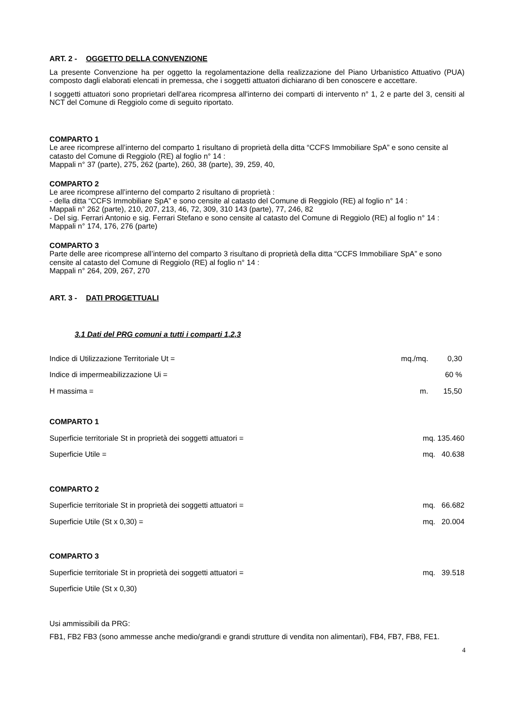ART. 2 - OGGETTO DELLA CONVENZIONE
La presente Convenzione ha per oggetto la regolamentazione della realizzazione del Piano Urbanistico Attuativo (PUA) composto dagli elaborati elencati in premessa, che i soggetti attuatori dichiarano di ben conoscere e accettare.
I soggetti attuatori sono proprietari dell'area ricompresa all'interno dei comparti di intervento n° 1, 2 e parte del 3, censiti al NCT del Comune di Reggiolo come di seguito riportato.
COMPARTO 1
Le aree ricomprese all’interno del comparto 1 risultano di proprietà della ditta “CCFS Immobiliare SpA” e sono censite al catasto del Comune di Reggiolo (RE) al foglio n° 14 :
Mappali n° 37 (parte), 275, 262 (parte), 260, 38 (parte), 39, 259, 40,
COMPARTO 2
Le aree ricomprese all’interno del comparto 2 risultano di proprietà :
- della ditta “CCFS Immobiliare SpA” e sono censite al catasto del Comune di Reggiolo (RE) al foglio n° 14 :
Mappali n° 262 (parte), 210, 207, 213, 46, 72, 309, 310 143 (parte), 77, 246, 82
- Del sig. Ferrari Antonio e sig. Ferrari Stefano e sono censite al catasto del Comune di Reggiolo (RE) al foglio n° 14 :
Mappali n° 174, 176, 276 (parte)
COMPARTO 3
Parte delle aree ricomprese all’interno del comparto 3 risultano di proprietà della ditta “CCFS Immobiliare SpA” e sono censite al catasto del Comune di Reggiolo (RE) al foglio n° 14 :
Mappali n° 264, 209, 267, 270
ART. 3 - DATI PROGETTUALI
3.1 Dati del PRG comuni a tutti i comparti 1,2,3
Indice di Utilizzazione Territoriale Ut = mq./mq. 0,30
Indice di impermeabilizzazione Ui = 60 %
H massima = m. 15,50
COMPARTO 1
Superficie territoriale St in proprietà dei soggetti attuatori = mq. 135.460
Superficie Utile = mq. 40.638
COMPARTO 2
Superficie territoriale St in proprietà dei soggetti attuatori = mq. 66.682
Superficie Utile (St x 0,30) = mq. 20.004
COMPARTO 3
Superficie territoriale St in proprietà dei soggetti attuatori = mq. 39.518
Superficie Utile (St x 0,30)
Usi ammissibili da PRG:
FB1, FB2 FB3 (sono ammesse anche medio/grandi e grandi strutture di vendita non alimentari), FB4, FB7, FB8, FE1.
4